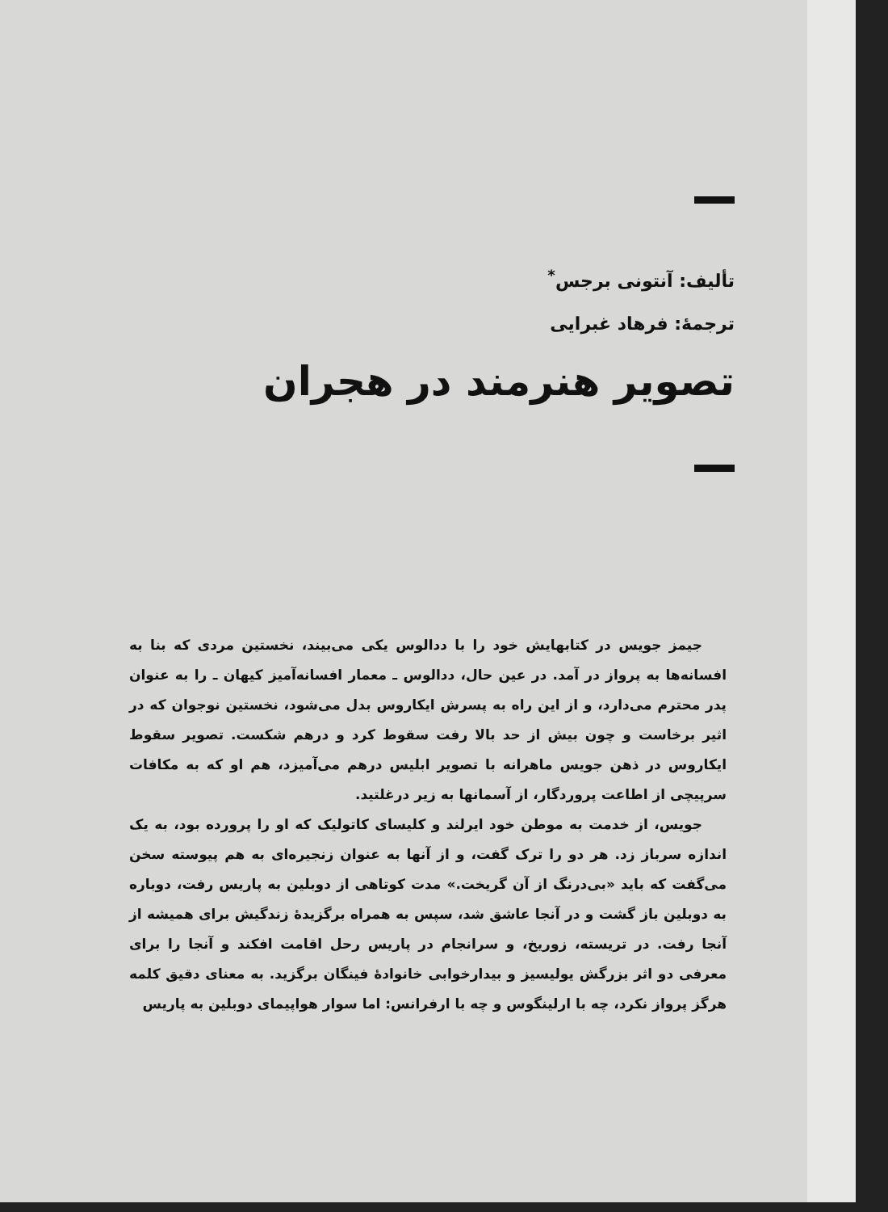تألیف: آنتونی برجس<sup>*</sup>
ترجمهٔ: فرهاد غبرایی
تصویر هنرمند در هجران
جیمز جویس در کتابهایش خود را با ددالوس یکی می‌بیند، نخستین مردی که بنا به افسانه‌ها به پرواز در آمد. در عین حال، ددالوس ـ معمار افسانه‌آمیز کیهان ـ را به عنوان پدر محترم می‌دارد، و از این راه به پسرش ایکاروس بدل می‌شود، نخستین نوجوان که در اثیر برخاست و چون بیش از حد بالا رفت سقوط کرد و درهم شکست. تصویر سقوط ایکاروس در ذهن جویس ماهرانه با تصویر ابلیس درهم می‌آمیزد، هم او که به مکافات سرپیچی از اطاعت پروردگار، از آسمانها به زیر درغلتید.
جویس، از خدمت به موطن خود ایرلند و کلیسای کاتولیک که او را پرورده بود، به یک اندازه سرباز زد. هر دو را ترک گفت، و از آنها به عنوان زنجیره‌ای به هم پیوسته سخن می‌گفت که باید «بی‌درنگ از آن گریخت.» مدت کوتاهی از دوبلین به پاریس رفت، دوباره به دوبلین باز گشت و در آنجا عاشق شد، سپس به همراه برگزیدهٔ زندگیش برای همیشه از آنجا رفت. در تریسته، زوریخ، و سرانجام در پاریس رحل اقامت افکند و آنجا را برای معرفی دو اثر بزرگش یولیسیز و بیدارخوابی خانوادهٔ فینگان برگزید. به معنای دقیق کلمه هرگز پرواز نکرد، چه با ارلینگوس و چه با ارفرانس: اما سوار هواپیمای دوبلین به پاریس